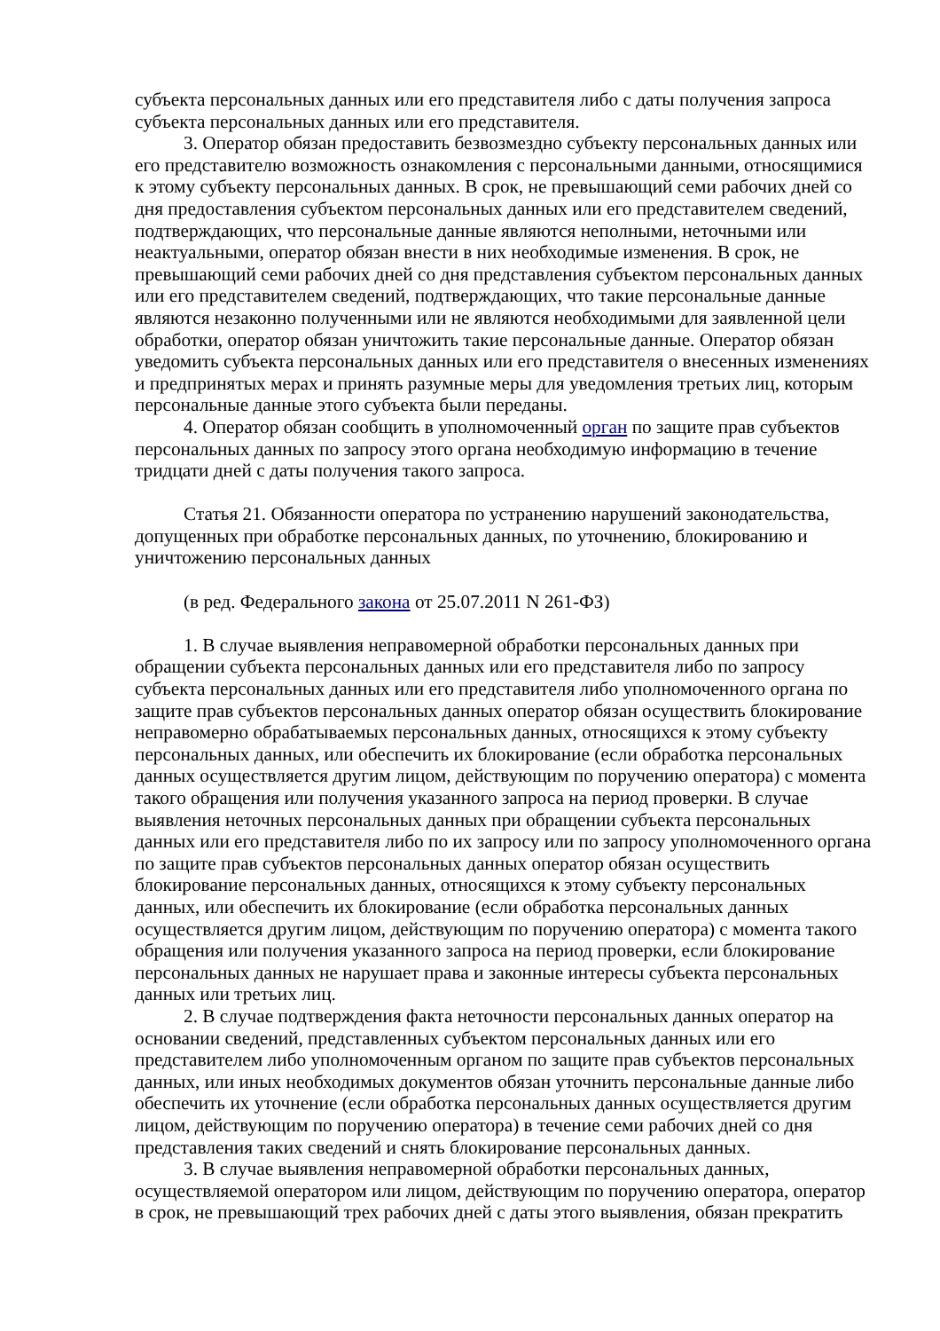субъекта персональных данных или его представителя либо с даты получения запроса субъекта персональных данных или его представителя.
3. Оператор обязан предоставить безвозмездно субъекту персональных данных или его представителю возможность ознакомления с персональными данными, относящимися к этому субъекту персональных данных. В срок, не превышающий семи рабочих дней со дня предоставления субъектом персональных данных или его представителем сведений, подтверждающих, что персональные данные являются неполными, неточными или неактуальными, оператор обязан внести в них необходимые изменения. В срок, не превышающий семи рабочих дней со дня представления субъектом персональных данных или его представителем сведений, подтверждающих, что такие персональные данные являются незаконно полученными или не являются необходимыми для заявленной цели обработки, оператор обязан уничтожить такие персональные данные. Оператор обязан уведомить субъекта персональных данных или его представителя о внесенных изменениях и предпринятых мерах и принять разумные меры для уведомления третьих лиц, которым персональные данные этого субъекта были переданы.
4. Оператор обязан сообщить в уполномоченный орган по защите прав субъектов персональных данных по запросу этого органа необходимую информацию в течение тридцати дней с даты получения такого запроса.
Статья 21. Обязанности оператора по устранению нарушений законодательства, допущенных при обработке персональных данных, по уточнению, блокированию и уничтожению персональных данных
(в ред. Федерального закона от 25.07.2011 N 261-ФЗ)
1. В случае выявления неправомерной обработки персональных данных при обращении субъекта персональных данных или его представителя либо по запросу субъекта персональных данных или его представителя либо уполномоченного органа по защите прав субъектов персональных данных оператор обязан осуществить блокирование неправомерно обрабатываемых персональных данных, относящихся к этому субъекту персональных данных, или обеспечить их блокирование (если обработка персональных данных осуществляется другим лицом, действующим по поручению оператора) с момента такого обращения или получения указанного запроса на период проверки. В случае выявления неточных персональных данных при обращении субъекта персональных данных или его представителя либо по их запросу или по запросу уполномоченного органа по защите прав субъектов персональных данных оператор обязан осуществить блокирование персональных данных, относящихся к этому субъекту персональных данных, или обеспечить их блокирование (если обработка персональных данных осуществляется другим лицом, действующим по поручению оператора) с момента такого обращения или получения указанного запроса на период проверки, если блокирование персональных данных не нарушает права и законные интересы субъекта персональных данных или третьих лиц.
2. В случае подтверждения факта неточности персональных данных оператор на основании сведений, представленных субъектом персональных данных или его представителем либо уполномоченным органом по защите прав субъектов персональных данных, или иных необходимых документов обязан уточнить персональные данные либо обеспечить их уточнение (если обработка персональных данных осуществляется другим лицом, действующим по поручению оператора) в течение семи рабочих дней со дня представления таких сведений и снять блокирование персональных данных.
3. В случае выявления неправомерной обработки персональных данных, осуществляемой оператором или лицом, действующим по поручению оператора, оператор в срок, не превышающий трех рабочих дней с даты этого выявления, обязан прекратить